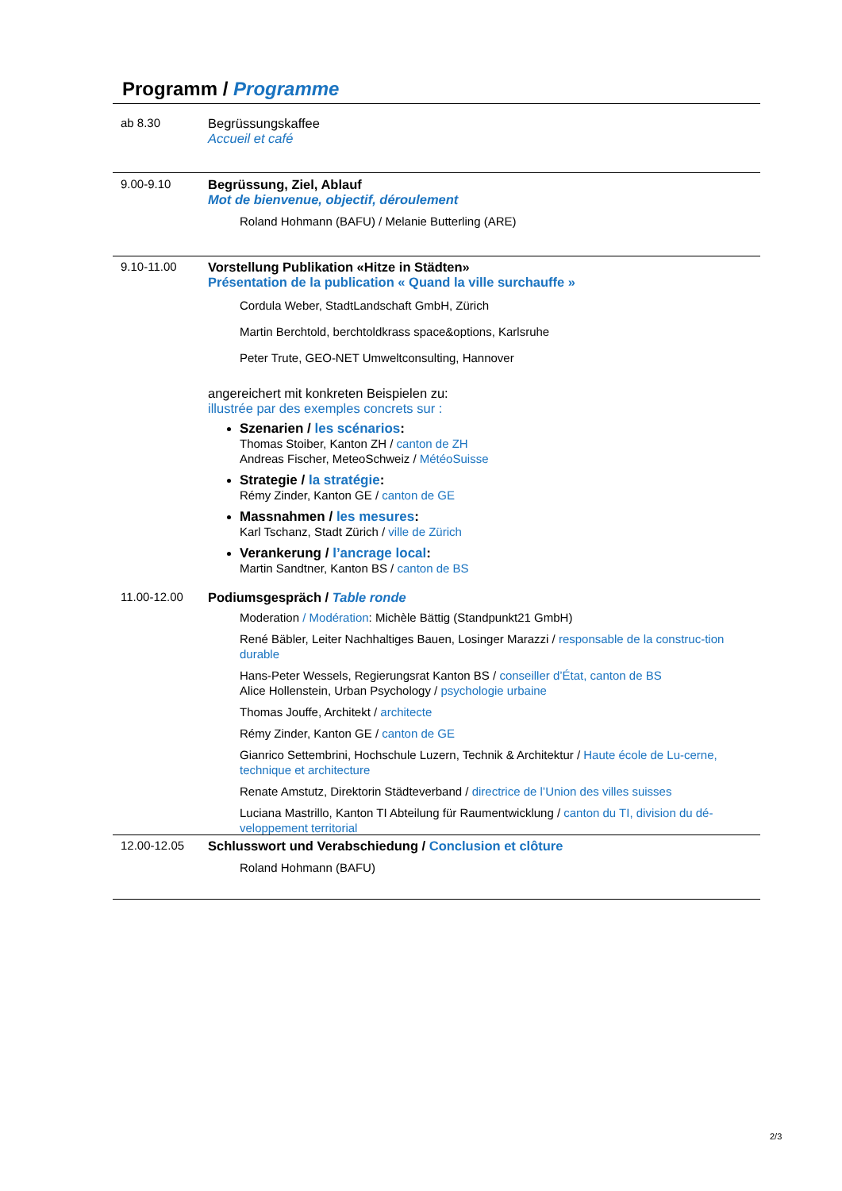Programm / Programme
ab 8.30 Begrüssungskaffee
Accueil et café
9.00-9.10 Begrüssung, Ziel, Ablauf
Mot de bienvenue, objectif, déroulement
Roland Hohmann (BAFU) / Melanie Butterling (ARE)
9.10-11.00 Vorstellung Publikation «Hitze in Städten»
Présentation de la publication « Quand la ville surchauffe »
Cordula Weber, StadtLandschaft GmbH, Zürich
Martin Berchtold, berchtoldkrass space&options, Karlsruhe
Peter Trute, GEO-NET Umweltconsulting, Hannover
angereichert mit konkreten Beispielen zu:
illustrée par des exemples concrets sur :
Szenarien / les scénarios:
Thomas Stoiber, Kanton ZH / canton de ZH
Andreas Fischer, MeteoSchweiz / MétéoSuisse
Strategie / la stratégie:
Rémy Zinder, Kanton GE / canton de GE
Massnahmen / les mesures:
Karl Tschanz, Stadt Zürich / ville de Zürich
Verankerung / l’ancrage local:
Martin Sandtner, Kanton BS / canton de BS
11.00-12.00 Podiumsgespräch / Table ronde
Moderation / Modération: Michèle Bättig (Standpunkt21 GmbH)
René Bäbler, Leiter Nachhaltiges Bauen, Losinger Marazzi / responsable de la construc-tion durable
Hans-Peter Wessels, Regierungsrat Kanton BS / conseiller d’État, canton de BS
Alice Hollenstein, Urban Psychology / psychologie urbaine
Thomas Jouffe, Architekt / architecte
Rémy Zinder, Kanton GE / canton de GE
Gianrico Settembrini, Hochschule Luzern, Technik & Architektur / Haute école de Lu-cerne, technique et architecture
Renate Amstutz, Direktorin Städteverband / directrice de l’Union des villes suisses
Luciana Mastrillo, Kanton TI Abteilung für Raumentwicklung / canton du TI, division du dé-veloppement territorial
12.00-12.05 Schlusswort und Verabschiedung / Conclusion et clôture
Roland Hohmann (BAFU)
2/3